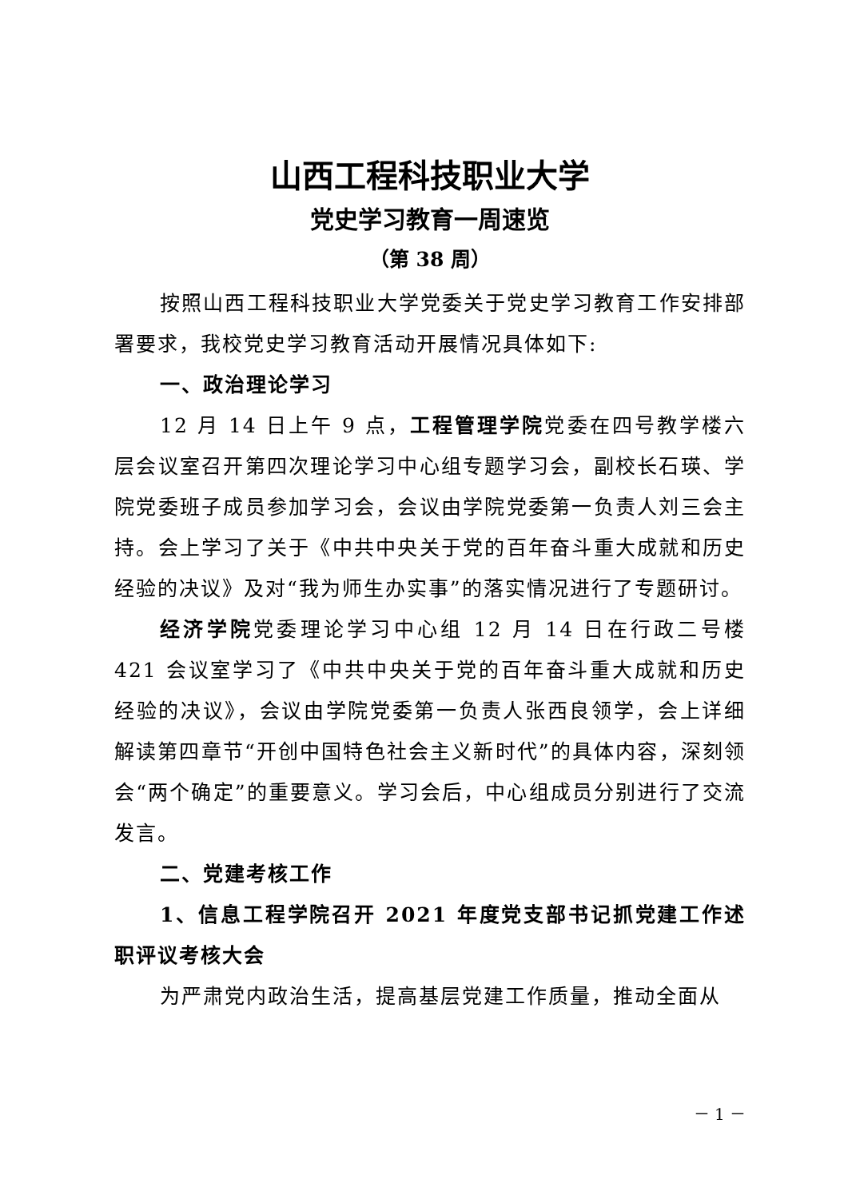山西工程科技职业大学
党史学习教育一周速览
（第 38 周）
按照山西工程科技职业大学党委关于党史学习教育工作安排部署要求，我校党史学习教育活动开展情况具体如下:
一、政治理论学习
12 月 14 日上午 9 点，工程管理学院党委在四号教学楼六层会议室召开第四次理论学习中心组专题学习会，副校长石瑛、学院党委班子成员参加学习会，会议由学院党委第一负责人刘三会主持。会上学习了关于《中共中央关于党的百年奋斗重大成就和历史经验的决议》及对“我为师生办实事”的落实情况进行了专题研讨。
经济学院党委理论学习中心组 12 月 14 日在行政二号楼 421 会议室学习了《中共中央关于党的百年奋斗重大成就和历史经验的决议》，会议由学院党委第一负责人张西良领学，会上详细解读第四章节“开创中国特色社会主义新时代”的具体内容，深刻领会“两个确定”的重要意义。学习会后，中心组成员分别进行了交流发言。
二、党建考核工作
1、信息工程学院召开 2021 年度党支部书记抓党建工作述职评议考核大会
为严肃党内政治生活，提高基层党建工作质量，推动全面从
－ 1 －